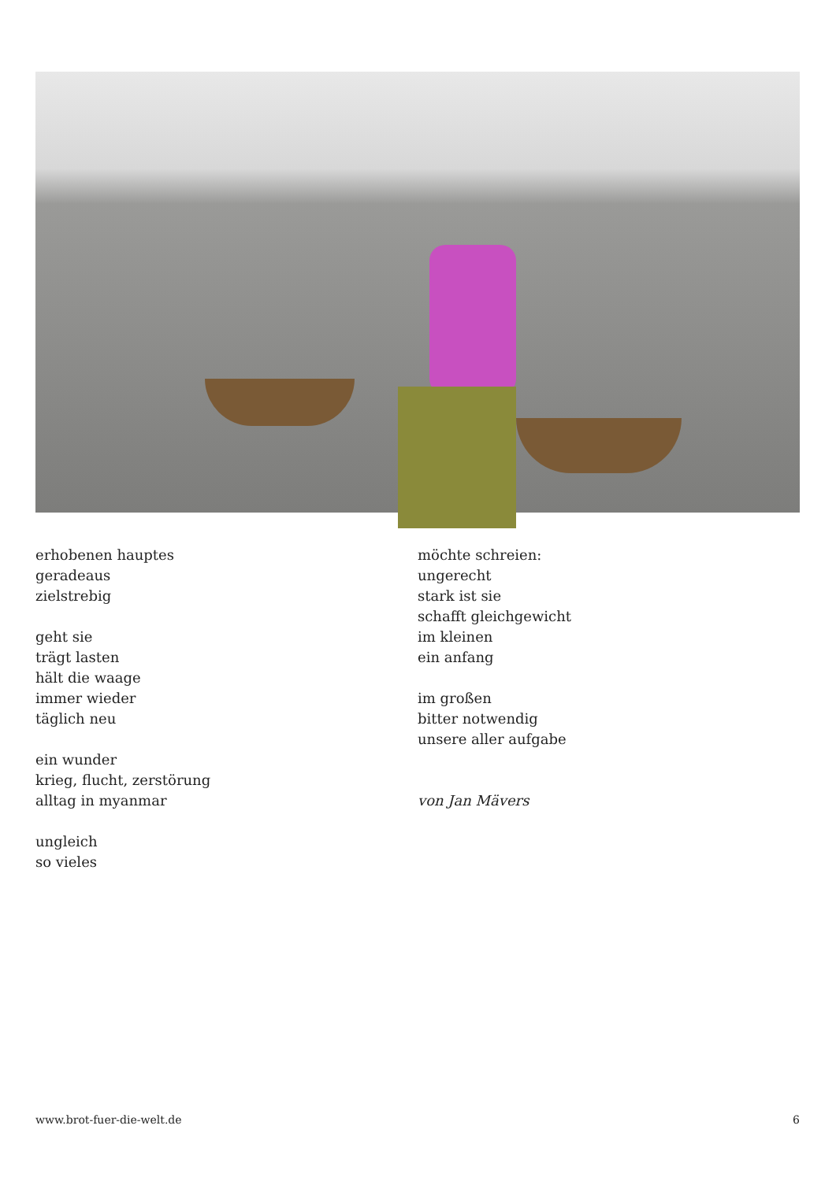erhobenen hauptes
geradeaus
zielstrebig
geht sie
trägt lasten
hält die waage
immer wieder
täglich neu
ein wunder
krieg, flucht, zerstörung
alltag in myanmar
ungleich
so vieles
möchte schreien:
ungerecht
stark ist sie
schafft gleichgewicht
im kleinen
ein anfang
im großen
bitter notwendig
unsere aller aufgabe
von Jan Mävers
www.brot-fuer-die-welt.de 6